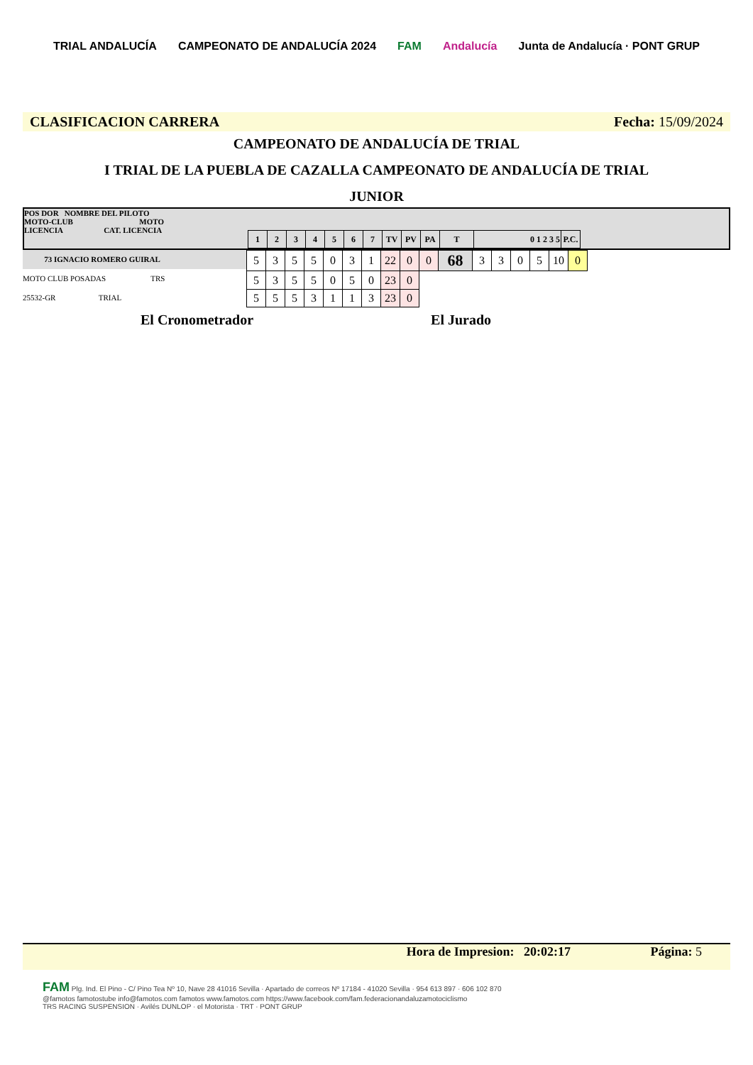TRIAL ANDALUCÍA CAMPEONATO DE ANDALUCÍA 2024 FAM Andalucía Junta de Andalucía · PONT GRUP
CLASIFICACION CARRERA Fecha: 15/09/2024
CAMPEONATO DE ANDALUCÍA DE TRIAL
I TRIAL DE LA PUEBLA DE CAZALLA CAMPEONATO DE ANDALUCÍA DE TRIAL
JUNIOR
POS DOR NOMBRE DEL PILOTO
MOTO-CLUB MOTO
LICENCIA CAT. LICENCIA
| 1 | 2 | 3 | 4 | 5 | 6 | 7 | TV | PV | PA | T | 0 1 2 3 5 | P.C. |
73 IGNACIO ROMERO GUIRAL
MOTO CLUB POSADAS TRS
25532-GR TRIAL
| 5 | 3 | 5 | 5 | 0 | 3 | 1 | 22 | 0 | 0 | 68 | 3 | 3 | 0 | 5 | 10 | 0 |
| 5 | 3 | 5 | 5 | 0 | 5 | 0 | 23 | 0 | | | | | | | | |
| 5 | 5 | 5 | 3 | 1 | 1 | 3 | 23 | 0 | | | | | | | | |
El Cronometrador El Jurado
Hora de Impresion: 20:02:17 Página: 5
FAM Plg. Ind. El Pino - C/ Pino Tea Nº 10, Nave 28 41016 Sevilla · Apartado de correos Nº 17184 - 41020 Sevilla · 954 613 897 · 606 102 870
@famotos famotostube info@famotos.com famotos www.famotos.com https://www.facebook.com/fam.federacionandaluzamotociclismo
TRS RACING SUSPENSION · Avilés DUNLOP · el Motorista · TRT · PONT GRUP